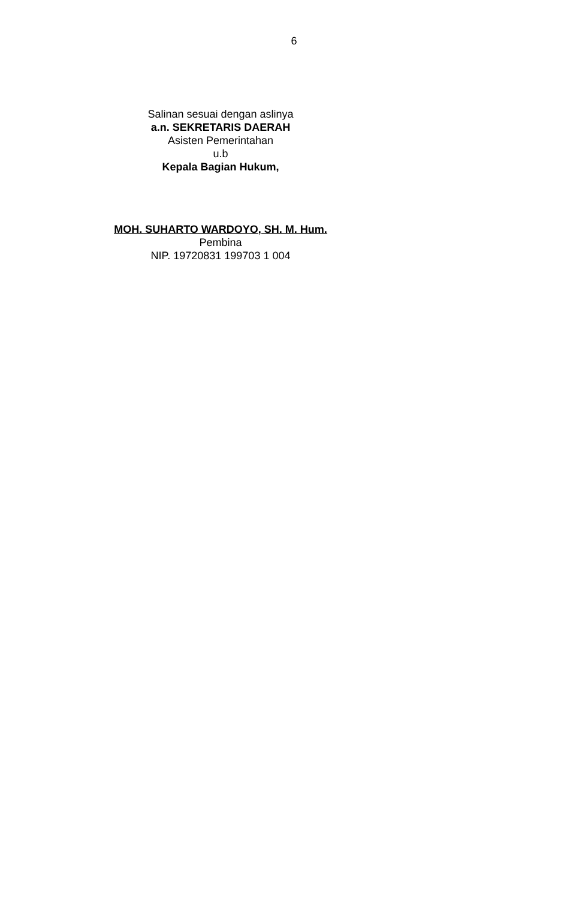6
Salinan sesuai dengan aslinya
a.n. SEKRETARIS DAERAH
Asisten Pemerintahan
u.b
Kepala Bagian Hukum,
MOH. SUHARTO WARDOYO, SH. M. Hum.
Pembina
NIP. 19720831 199703 1 004